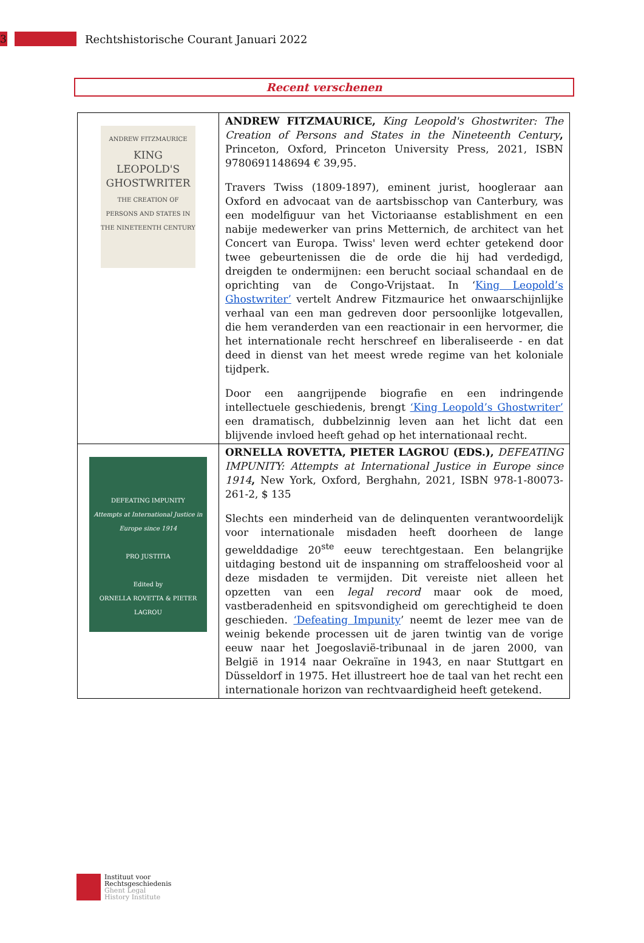3
Rechtshistorische Courant Januari 2022
Recent verschenen
| ANDREW FITZMAURICE KING LEOPOLD'S GHOSTWRITER THE CREATION OF PERSONS AND STATES IN THE NINETEENTH CENTURY | ANDREW FITZMAURICE, King Leopold's Ghostwriter: The Creation of Persons and States in the Nineteenth Century , Princeton, Oxford, Princeton University Press, 2021, ISBN 9780691148694 € 39,95. Travers Twiss (1809-1897), eminent jurist, hoogleraar aan Oxford en advocaat van de aartsbisschop van Canterbury, was een modelfiguur van het Victoriaanse establishment en een nabije medewerker van prins Metternich, de architect van het Concert van Europa. Twiss' leven werd echter getekend door twee gebeurtenissen die de orde die hij had verdedigd, dreigden te ondermijnen: een berucht sociaal schandaal en de oprichting van de Congo-Vrijstaat. In ‘ King Leopold’s Ghostwriter’ vertelt Andrew Fitzmaurice het onwaarschijnlijke verhaal van een man gedreven door persoonlijke lotgevallen, die hem veranderden van een reactionair in een hervormer, die het internationale recht herschreef en liberaliseerde - en dat deed in dienst van het meest wrede regime van het koloniale tijdperk. Door een aangrijpende biografie en een indringende intellectuele geschiedenis, brengt ‘King Leopold’s Ghostwriter’ een dramatisch, dubbelzinnig leven aan het licht dat een blijvende invloed heeft gehad op het internationaal recht. |
| DEFEATING IMPUNITY Attempts at International Justice in Europe since 1914 PRO JUSTITIA Edited by ORNELLA ROVETTA & PIETER LAGROU | ORNELLA ROVETTA, PIETER LAGROU (EDS.), DEFEATING IMPUNITY: Attempts at International Justice in Europe since 1914 , New York, Oxford, Berghahn, 2021, ISBN 978-1-80073-261-2, $ 135 Slechts een minderheid van de delinquenten verantwoordelijk voor internationale misdaden heeft doorheen de lange gewelddadige 20<sup>ste</sup> eeuw terechtgestaan. Een belangrijke uitdaging bestond uit de inspanning om straffeloosheid voor al deze misdaden te vermijden. Dit vereiste niet alleen het opzetten van een legal record maar ook de moed, vastberadenheid en spitsvondigheid om gerechtigheid te doen geschieden. ‘Defeating Impunity ’ neemt de lezer mee van de weinig bekende processen uit de jaren twintig van de vorige eeuw naar het Joegoslavië-tribunaal in de jaren 2000, van België in 1914 naar Oekraïne in 1943, en naar Stuttgart en Düsseldorf in 1975. Het illustreert hoe de taal van het recht een internationale horizon van rechtvaardigheid heeft getekend. |
Instituut voor
Rechtsgeschiedenis
Ghent Legal
History Institute